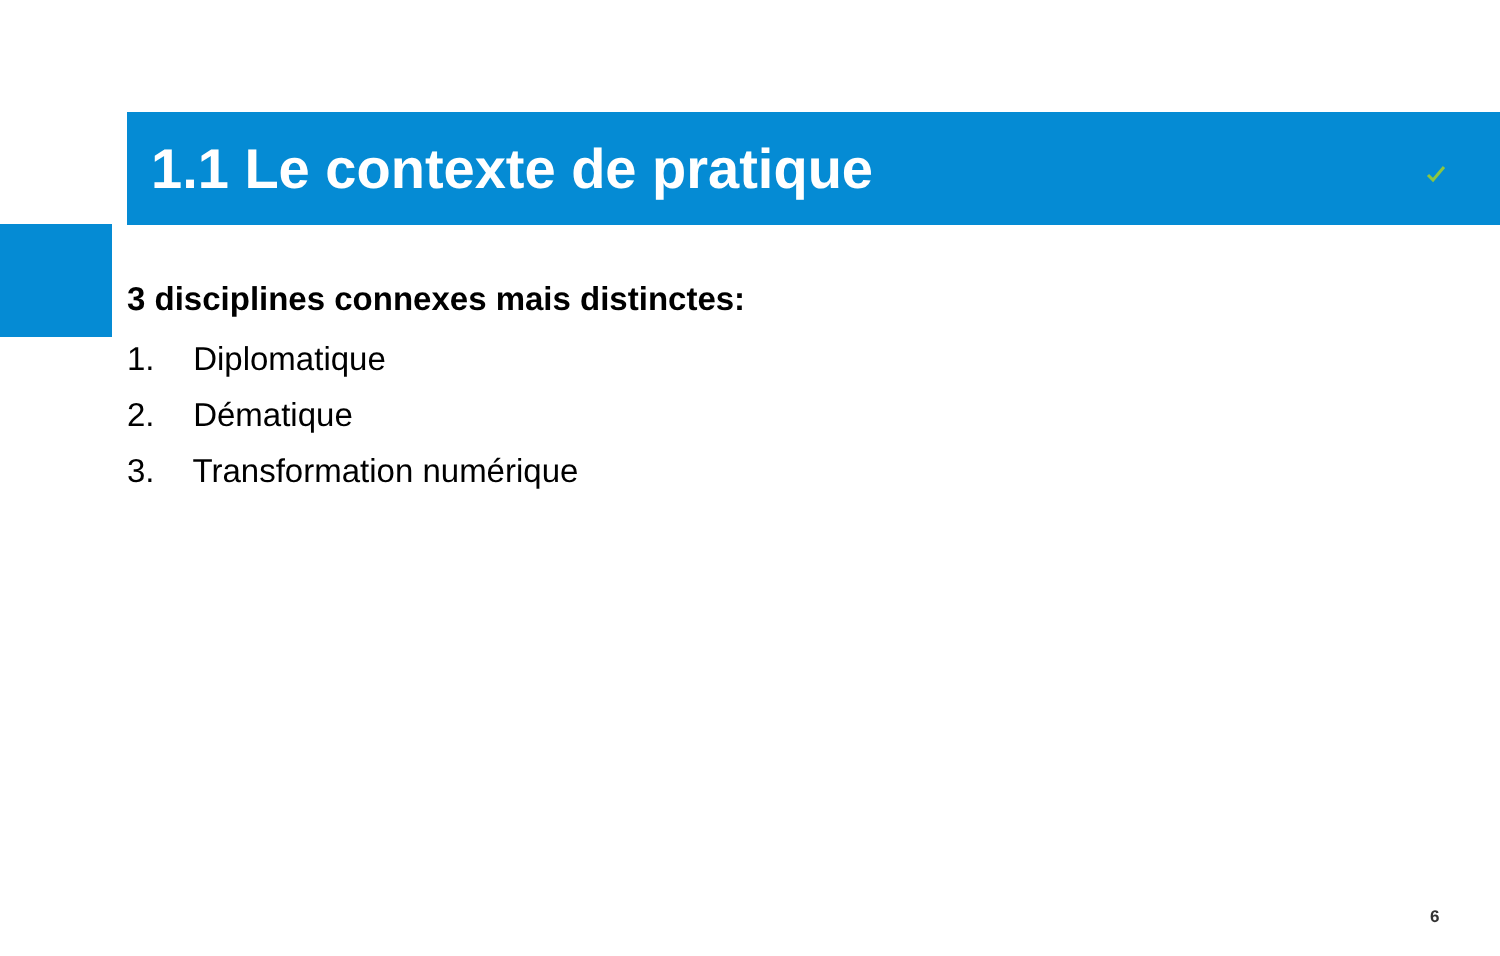1.1 Le contexte de pratique
3 disciplines connexes mais distinctes:
1. Diplomatique
2. Dématique
3. Transformation numérique
6